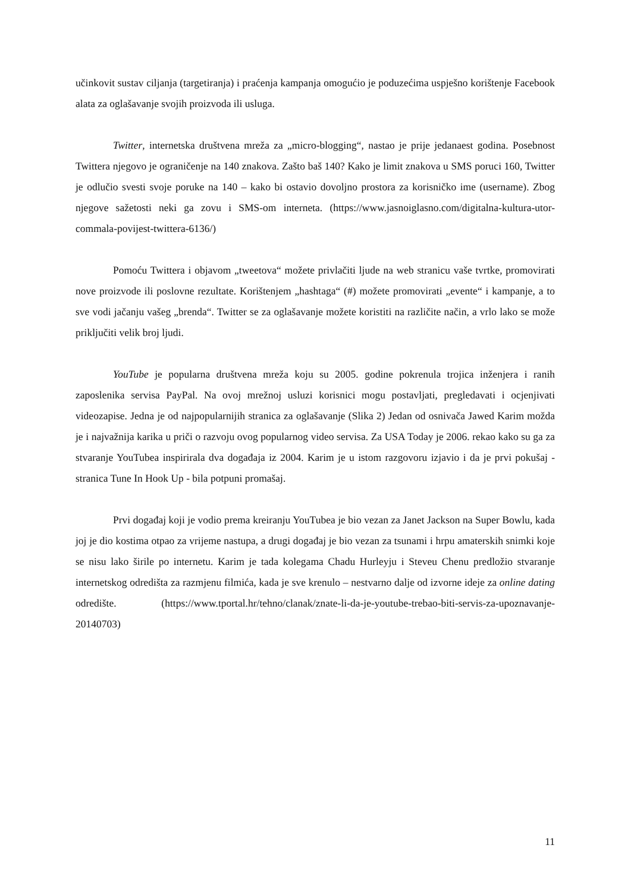učinkovit sustav ciljanja (targetiranja) i praćenja kampanja omogućio je poduzećima uspješno korištenje Facebook alata za oglašavanje svojih proizvoda ili usluga.
Twitter, internetska društvena mreža za „micro-blogging“, nastao je prije jedanaest godina. Posebnost Twittera njegovo je ograničenje na 140 znakova. Zašto baš 140? Kako je limit znakova u SMS poruci 160, Twitter je odlučio svesti svoje poruke na 140 – kako bi ostavio dovoljno prostora za korisničko ime (username). Zbog njegove sažetosti neki ga zovu i SMS-om interneta. (https://www.jasnoiglasno.com/digitalna-kultura-utor-commala-povijest-twittera-6136/)
Pomoću Twittera i objavom „tweetova“ možete privlačiti ljude na web stranicu vaše tvrtke, promovirati nove proizvode ili poslovne rezultate. Korištenjem „hashtaga“ (#) možete promovirati „evente“ i kampanje, a to sve vodi jačanju vašeg „brenda“. Twitter se za oglašavanje možete koristiti na različite način, a vrlo lako se može priključiti velik broj ljudi.
YouTube je popularna društvena mreža koju su 2005. godine pokrenula trojica inženjera i ranih zaposlenika servisa PayPal. Na ovoj mrežnoj usluzi korisnici mogu postavljati, pregledavati i ocjenjivati videozapise. Jedna je od najpopularnijih stranica za oglašavanje (Slika 2) Jedan od osnivača Jawed Karim možda je i najvažnija karika u priči o razvoju ovog popularnog video servisa. Za USA Today je 2006. rekao kako su ga za stvaranje YouTubea inspirirala dva događaja iz 2004. Karim je u istom razgovoru izjavio i da je prvi pokušaj - stranica Tune In Hook Up - bila potpuni promašaj.
Prvi događaj koji je vodio prema kreiranju YouTubea je bio vezan za Janet Jackson na Super Bowlu, kada joj je dio kostima otpao za vrijeme nastupa, a drugi događaj je bio vezan za tsunami i hrpu amaterskih snimki koje se nisu lako širile po internetu. Karim je tada kolegama Chadu Hurleyju i Steveu Chenu predložio stvaranje internetskog odredišta za razmjenu filmića, kada je sve krenulo – nestvarno dalje od izvorne ideje za online dating odredište. (https://www.tportal.hr/tehno/clanak/znate-li-da-je-youtube-trebao-biti-servis-za-upoznavanje-20140703)
11